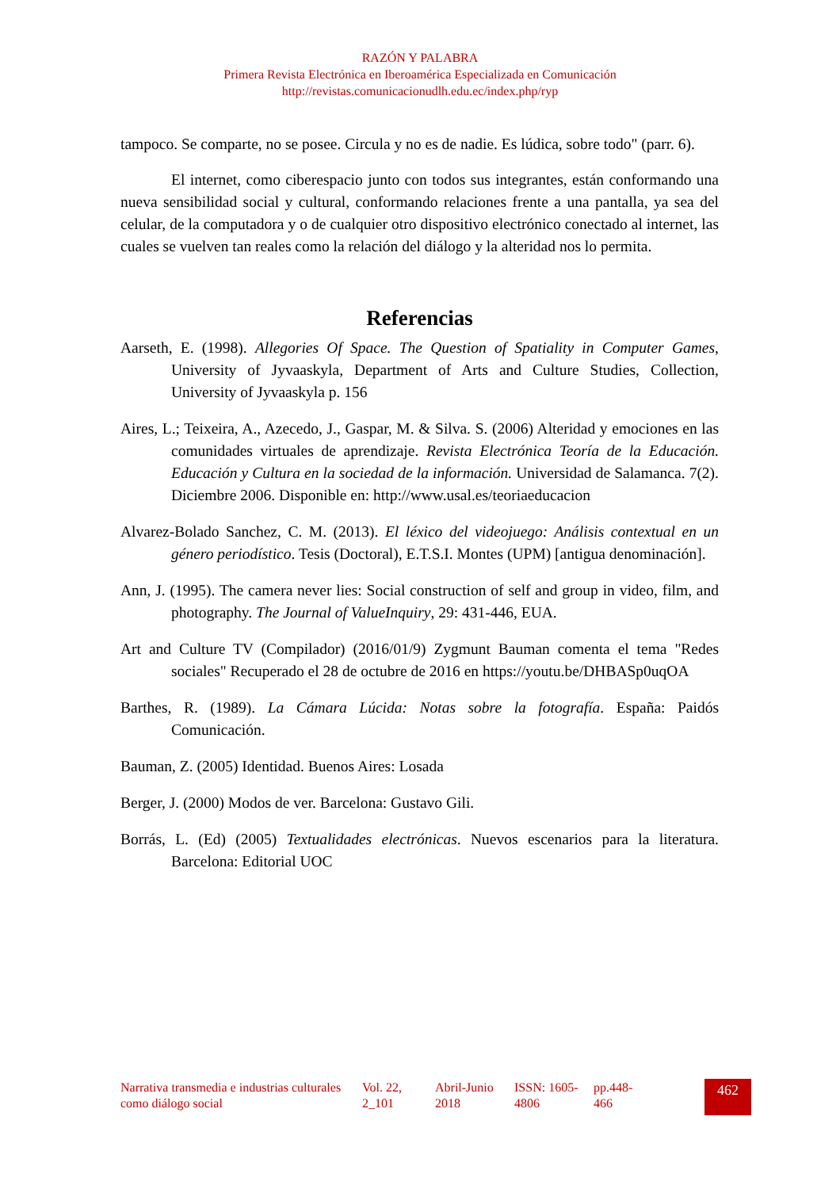RAZÓN Y PALABRA
Primera Revista Electrónica en Iberoamérica Especializada en Comunicación
http://revistas.comunicacionudlh.edu.ec/index.php/ryp
tampoco. Se comparte, no se posee. Circula y no es de nadie. Es lúdica, sobre todo" (parr. 6).
El internet, como ciberespacio junto con todos sus integrantes, están conformando una nueva sensibilidad social y cultural, conformando relaciones frente a una pantalla, ya sea del celular, de la computadora y o de cualquier otro dispositivo electrónico conectado al internet, las cuales se vuelven tan reales como la relación del diálogo y la alteridad nos lo permita.
Referencias
Aarseth, E. (1998). Allegories Of Space. The Question of Spatiality in Computer Games, University of Jyvaaskyla, Department of Arts and Culture Studies, Collection, University of Jyvaaskyla p. 156
Aires, L.; Teixeira, A., Azecedo, J., Gaspar, M. & Silva. S. (2006) Alteridad y emociones en las comunidades virtuales de aprendizaje. Revista Electrónica Teoría de la Educación. Educación y Cultura en la sociedad de la información. Universidad de Salamanca. 7(2). Diciembre 2006. Disponible en: http://www.usal.es/teoriaeducacion
Alvarez-Bolado Sanchez, C. M. (2013). El léxico del videojuego: Análisis contextual en un género periodístico. Tesis (Doctoral), E.T.S.I. Montes (UPM) [antigua denominación].
Ann, J. (1995). The camera never lies: Social construction of self and group in video, film, and photography. The Journal of ValueInquiry, 29: 431-446, EUA.
Art and Culture TV (Compilador) (2016/01/9) Zygmunt Bauman comenta el tema "Redes sociales" Recuperado el 28 de octubre de 2016 en https://youtu.be/DHBASp0uqOA
Barthes, R. (1989). La Cámara Lúcida: Notas sobre la fotografía. España: Paidós Comunicación.
Bauman, Z. (2005) Identidad. Buenos Aires: Losada
Berger, J. (2000) Modos de ver. Barcelona: Gustavo Gili.
Borrás, L. (Ed) (2005) Textualidades electrónicas. Nuevos escenarios para la literatura. Barcelona: Editorial UOC
Narrativa transmedia e industrias culturales como diálogo social
Vol. 22, 2_101
Abril-Junio 2018
ISSN: 1605-4806
pp.448-466
462